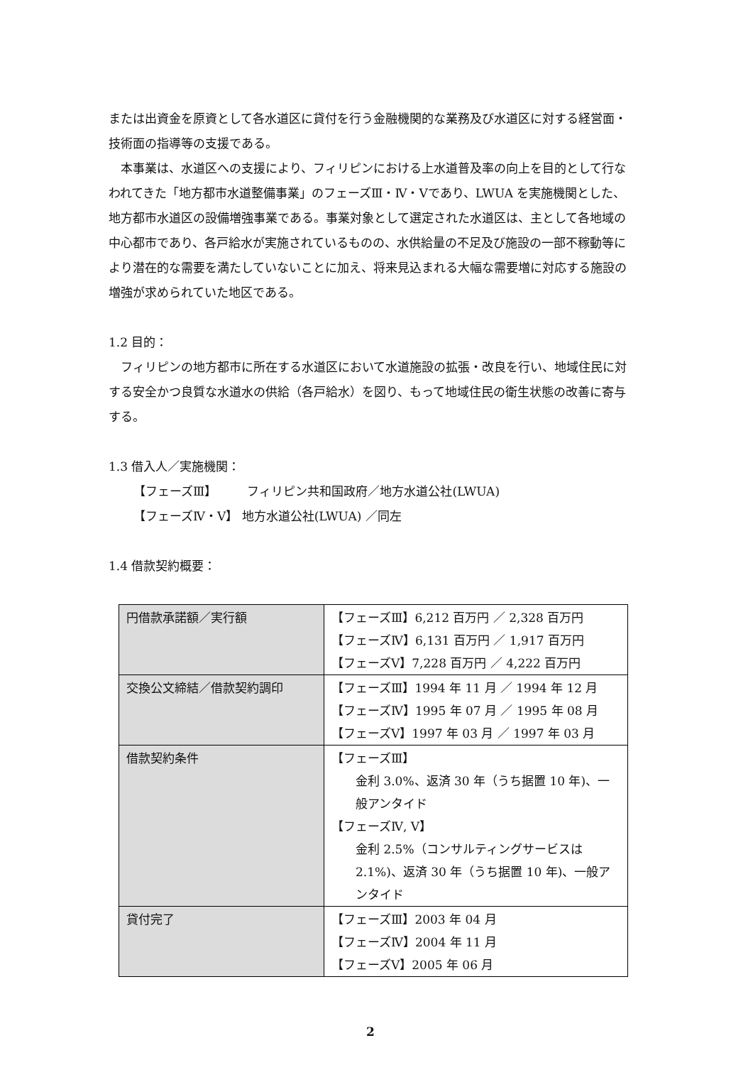または出資金を原資として各水道区に貸付を行う金融機関的な業務及び水道区に対する経営面・技術面の指導等の支援である。
本事業は、水道区への支援により、フィリピンにおける上水道普及率の向上を目的として行なわれてきた「地方都市水道整備事業」のフェーズⅢ・Ⅳ・Ⅴであり、LWUA を実施機関とした、地方都市水道区の設備増強事業である。事業対象として選定された水道区は、主として各地域の中心都市であり、各戸給水が実施されているものの、水供給量の不足及び施設の一部不稼動等により潜在的な需要を満たしていないことに加え、将来見込まれる大幅な需要増に対応する施設の増強が求められていた地区である。
1.2 目的：
フィリピンの地方都市に所在する水道区において水道施設の拡張・改良を行い、地域住民に対する安全かつ良質な水道水の供給（各戸給水）を図り、もって地域住民の衛生状態の改善に寄与する。
1.3 借入人／実施機関：
【フェーズⅢ】　　　フィリピン共和国政府／地方水道公社(LWUA)
【フェーズⅣ・Ⅴ】 地方水道公社(LWUA) ／同左
1.4 借款契約概要：
| 円借款承諾額／実行額 | 【フェーズⅢ】6,212 百万円 ／ 2,328 百万円 【フェーズⅣ】6,131 百万円 ／ 1,917 百万円 【フェーズⅤ】7,228 百万円 ／ 4,222 百万円 |
| 交換公文締結／借款契約調印 | 【フェーズⅢ】1994 年 11 月 ／ 1994 年 12 月 【フェーズⅣ】1995 年 07 月 ／ 1995 年 08 月 【フェーズⅤ】1997 年 03 月 ／ 1997 年 03 月 |
| 借款契約条件 | 【フェーズⅢ】 金利 3.0%、返済 30 年（うち据置 10 年)、一般アンタイド 【フェーズⅣ, Ⅴ】 金利 2.5%（コンサルティングサービスは 2.1%)、返済 30 年（うち据置 10 年)、一般アンタイド |
| 貸付完了 | 【フェーズⅢ】2003 年 04 月 【フェーズⅣ】2004 年 11 月 【フェーズⅤ】2005 年 06 月 |
2